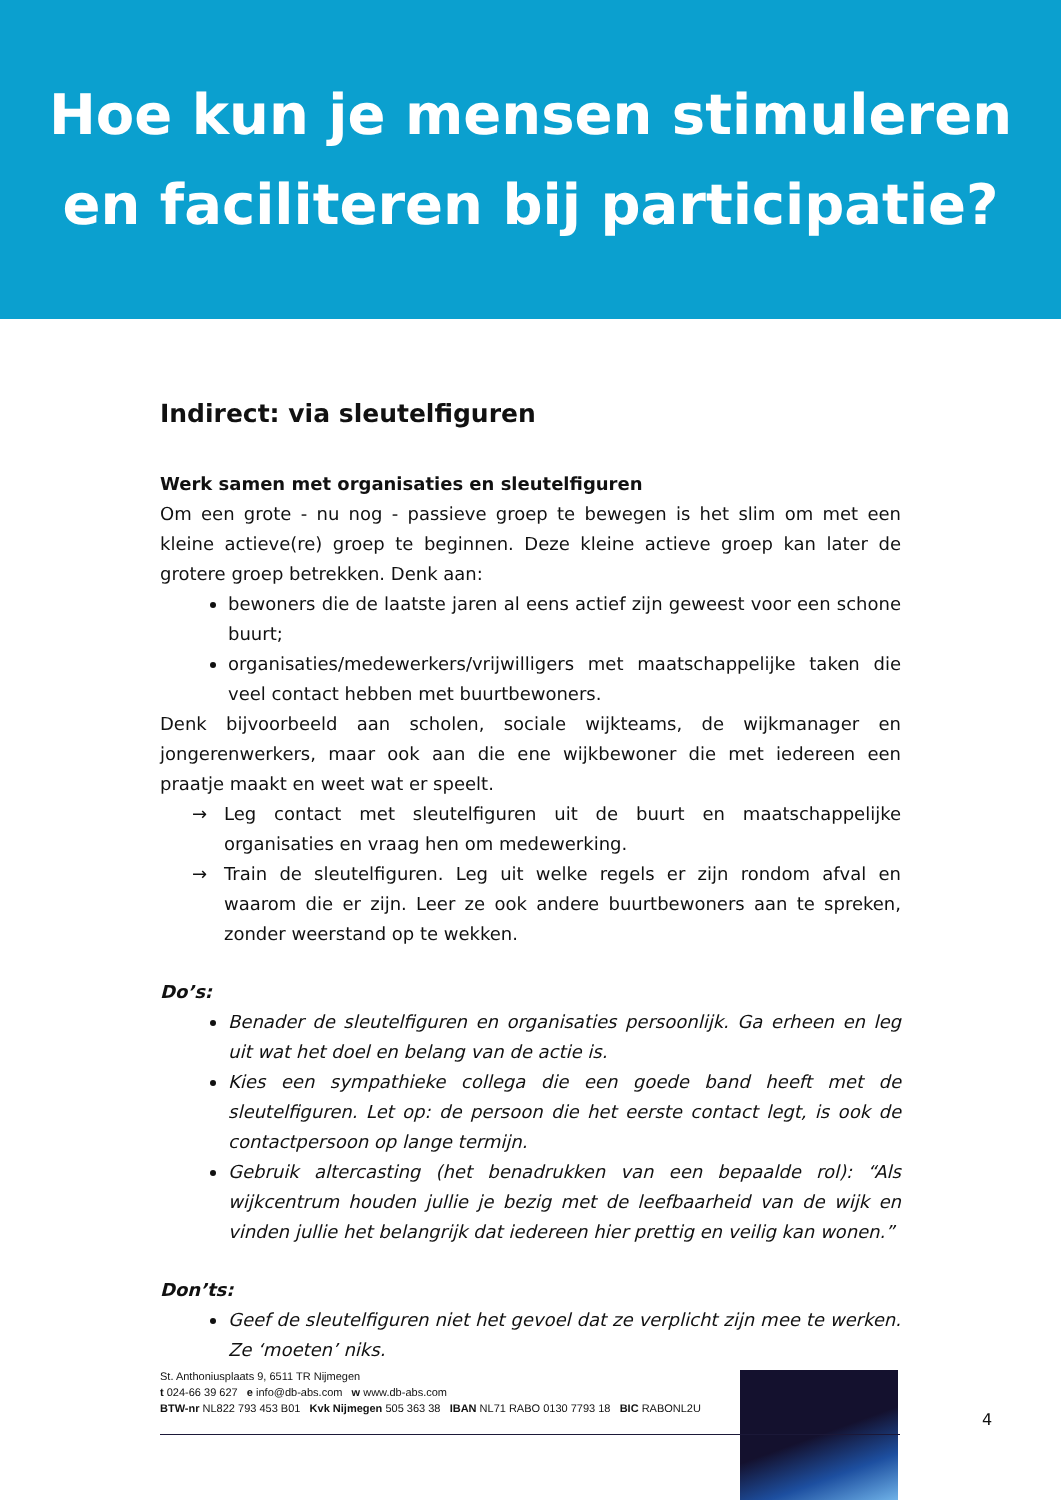Hoe kun je mensen stimuleren
en faciliteren bij participatie?
Indirect: via sleutelfiguren
Werk samen met organisaties en sleutelfiguren
Om een grote - nu nog - passieve groep te bewegen is het slim om met een kleine actieve(re) groep te beginnen. Deze kleine actieve groep kan later de grotere groep betrekken. Denk aan:
bewoners die de laatste jaren al eens actief zijn geweest voor een schone buurt;
organisaties/medewerkers/vrijwilligers met maatschappelijke taken die veel contact hebben met buurtbewoners.
Denk bijvoorbeeld aan scholen, sociale wijkteams, de wijkmanager en jongerenwerkers, maar ook aan die ene wijkbewoner die met iedereen een praatje maakt en weet wat er speelt.
→ Leg contact met sleutelfiguren uit de buurt en maatschappelijke organisaties en vraag hen om medewerking.
→ Train de sleutelfiguren. Leg uit welke regels er zijn rondom afval en waarom die er zijn. Leer ze ook andere buurtbewoners aan te spreken, zonder weerstand op te wekken.
Do’s:
Benader de sleutelfiguren en organisaties persoonlijk. Ga erheen en leg uit wat het doel en belang van de actie is.
Kies een sympathieke collega die een goede band heeft met de sleutelfiguren. Let op: de persoon die het eerste contact legt, is ook de contactpersoon op lange termijn.
Gebruik altercasting (het benadrukken van een bepaalde rol): “Als wijkcentrum houden jullie je bezig met de leefbaarheid van de wijk en vinden jullie het belangrijk dat iedereen hier prettig en veilig kan wonen.”
Don’ts:
Geef de sleutelfiguren niet het gevoel dat ze verplicht zijn mee te werken. Ze ‘moeten’ niks.
St. Anthoniusplaats 9, 6511 TR Nijmegen
t 024-66 39 627 e info@db-abs.com w www.db-abs.com
BTW-nr NL822 793 453 B01 Kvk Nijmegen 505 363 38 IBAN NL71 RABO 0130 7793 18 BIC RABONL2U
4